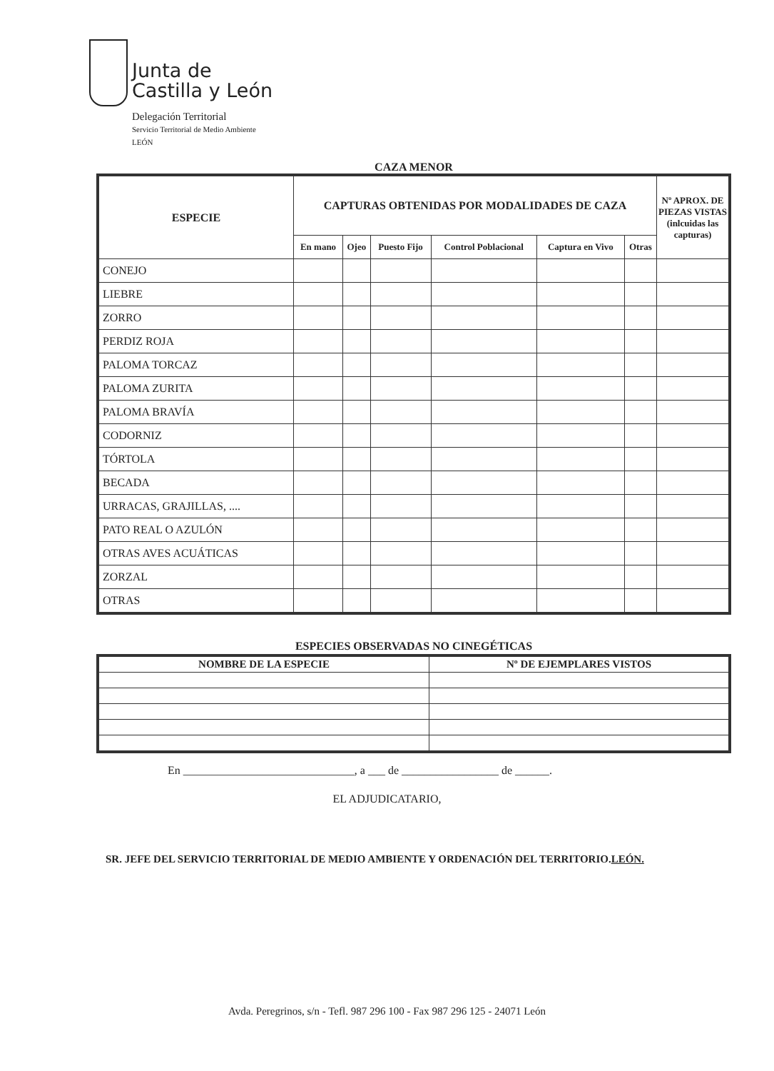Junta de
Castilla y León
Delegación Territorial
Servicio Territorial de Medio Ambiente
LEÓN
CAZA MENOR
| ESPECIE | CAPTURAS OBTENIDAS POR MODALIDADES DE CAZA | | | | | | Nº APROX. DE PIEZAS VISTAS (inlcuidas las capturas) |
| --- | --- | --- | --- | --- | --- | --- | --- |
| | En mano | Ojeo | Puesto Fijo | Control Poblacional | Captura en Vivo | Otras | |
| CONEJO | | | | | | | |
| LIEBRE | | | | | | | |
| ZORRO | | | | | | | |
| PERDIZ ROJA | | | | | | | |
| PALOMA TORCAZ | | | | | | | |
| PALOMA ZURITA | | | | | | | |
| PALOMA BRAVÍA | | | | | | | |
| CODORNIZ | | | | | | | |
| TÓRTOLA | | | | | | | |
| BECADA | | | | | | | |
| URRACAS, GRAJILLAS, .... | | | | | | | |
| PATO REAL O AZULÓN | | | | | | | |
| OTRAS AVES ACUÁTICAS | | | | | | | |
| ZORZAL | | | | | | | |
| OTRAS | | | | | | | |
ESPECIES OBSERVADAS NO CINEGÉTICAS
| NOMBRE DE LA ESPECIE | Nº DE EJEMPLARES VISTOS |
| --- | --- |
En ______________________________, a ___ de _________________ de ______.
EL ADJUDICATARIO,
SR. JEFE DEL SERVICIO TERRITORIAL DE MEDIO AMBIENTE Y ORDENACIÓN DEL TERRITORIO.LEÓN.
Avda. Peregrinos, s/n - Tefl. 987 296 100 - Fax 987 296 125 - 24071 León